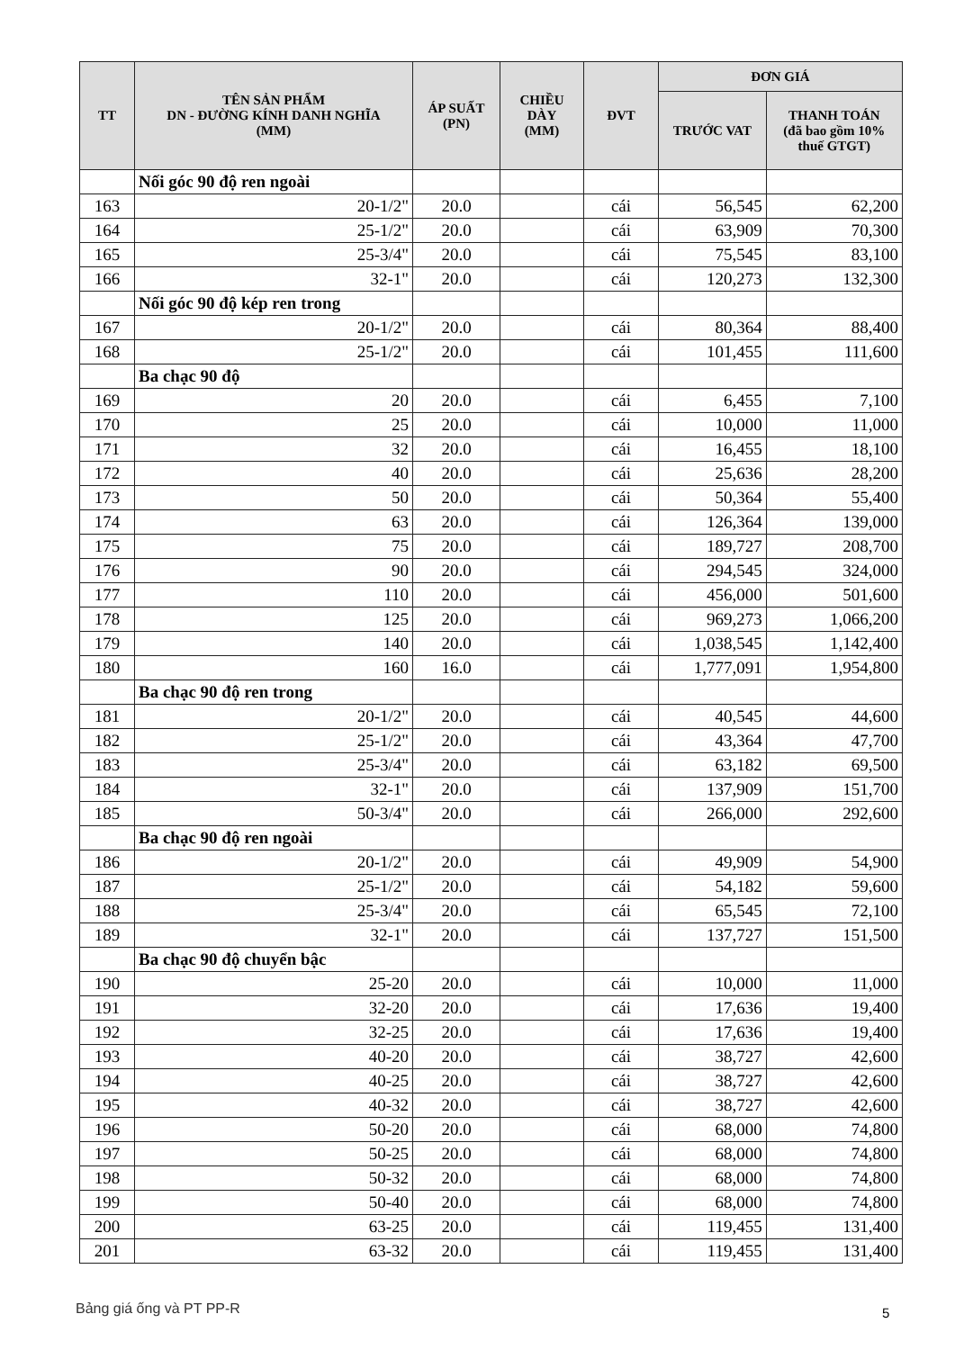| TT | TÊN SẢN PHẨM DN - ĐƯỜNG KÍNH DANH NGHĨA (MM) | ÁP SUẤT (PN) | CHIỀU DÀY (MM) | ĐVT | ĐƠN GIÁ | |
| --- | --- | --- | --- | --- | --- | --- |
| | | | | | TRƯỚC VAT | THANH TOÁN (đã bao gồm 10% thuế GTGT) |
| | Nối góc 90 độ ren ngoài | | | | | |
| 163 | 20-1/2" | 20.0 | | cái | 56,545 | 62,200 |
| 164 | 25-1/2" | 20.0 | | cái | 63,909 | 70,300 |
| 165 | 25-3/4" | 20.0 | | cái | 75,545 | 83,100 |
| 166 | 32-1" | 20.0 | | cái | 120,273 | 132,300 |
| | Nối góc 90 độ kép ren trong | | | | | |
| 167 | 20-1/2" | 20.0 | | cái | 80,364 | 88,400 |
| 168 | 25-1/2" | 20.0 | | cái | 101,455 | 111,600 |
| | Ba chạc 90 độ | | | | | |
| 169 | 20 | 20.0 | | cái | 6,455 | 7,100 |
| 170 | 25 | 20.0 | | cái | 10,000 | 11,000 |
| 171 | 32 | 20.0 | | cái | 16,455 | 18,100 |
| 172 | 40 | 20.0 | | cái | 25,636 | 28,200 |
| 173 | 50 | 20.0 | | cái | 50,364 | 55,400 |
| 174 | 63 | 20.0 | | cái | 126,364 | 139,000 |
| 175 | 75 | 20.0 | | cái | 189,727 | 208,700 |
| 176 | 90 | 20.0 | | cái | 294,545 | 324,000 |
| 177 | 110 | 20.0 | | cái | 456,000 | 501,600 |
| 178 | 125 | 20.0 | | cái | 969,273 | 1,066,200 |
| 179 | 140 | 20.0 | | cái | 1,038,545 | 1,142,400 |
| 180 | 160 | 16.0 | | cái | 1,777,091 | 1,954,800 |
| | Ba chạc 90 độ ren trong | | | | | |
| 181 | 20-1/2" | 20.0 | | cái | 40,545 | 44,600 |
| 182 | 25-1/2" | 20.0 | | cái | 43,364 | 47,700 |
| 183 | 25-3/4" | 20.0 | | cái | 63,182 | 69,500 |
| 184 | 32-1" | 20.0 | | cái | 137,909 | 151,700 |
| 185 | 50-3/4" | 20.0 | | cái | 266,000 | 292,600 |
| | Ba chạc 90 độ ren ngoài | | | | | |
| 186 | 20-1/2" | 20.0 | | cái | 49,909 | 54,900 |
| 187 | 25-1/2" | 20.0 | | cái | 54,182 | 59,600 |
| 188 | 25-3/4" | 20.0 | | cái | 65,545 | 72,100 |
| 189 | 32-1" | 20.0 | | cái | 137,727 | 151,500 |
| | Ba chạc 90 độ chuyển bậc | | | | | |
| 190 | 25-20 | 20.0 | | cái | 10,000 | 11,000 |
| 191 | 32-20 | 20.0 | | cái | 17,636 | 19,400 |
| 192 | 32-25 | 20.0 | | cái | 17,636 | 19,400 |
| 193 | 40-20 | 20.0 | | cái | 38,727 | 42,600 |
| 194 | 40-25 | 20.0 | | cái | 38,727 | 42,600 |
| 195 | 40-32 | 20.0 | | cái | 38,727 | 42,600 |
| 196 | 50-20 | 20.0 | | cái | 68,000 | 74,800 |
| 197 | 50-25 | 20.0 | | cái | 68,000 | 74,800 |
| 198 | 50-32 | 20.0 | | cái | 68,000 | 74,800 |
| 199 | 50-40 | 20.0 | | cái | 68,000 | 74,800 |
| 200 | 63-25 | 20.0 | | cái | 119,455 | 131,400 |
| 201 | 63-32 | 20.0 | | cái | 119,455 | 131,400 |
Bảng giá ống và PT PP-R 5